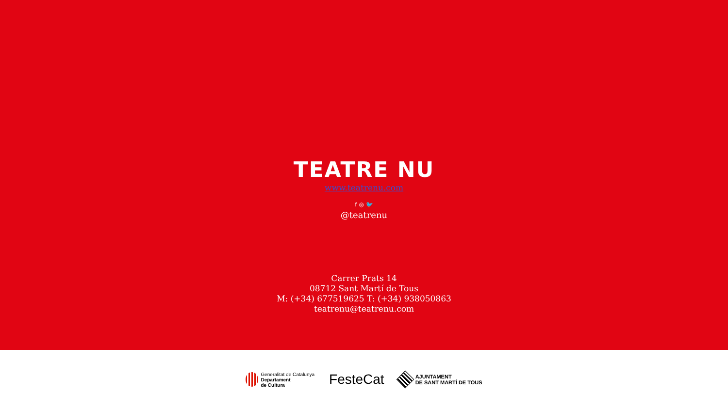TEATRE NU
www.teatrenu.com
f ◎ 🐦
@teatrenu
Carrer Prats 14
08712 Sant Martí de Tous
M: (+34) 677519625 T: (+34) 938050863
teatrenu@teatrenu.com
Generalitat de Catalunya
Departament
de Cultura
FesteCat
AJUNTAMENT
DE SANT MARTÍ DE TOUS